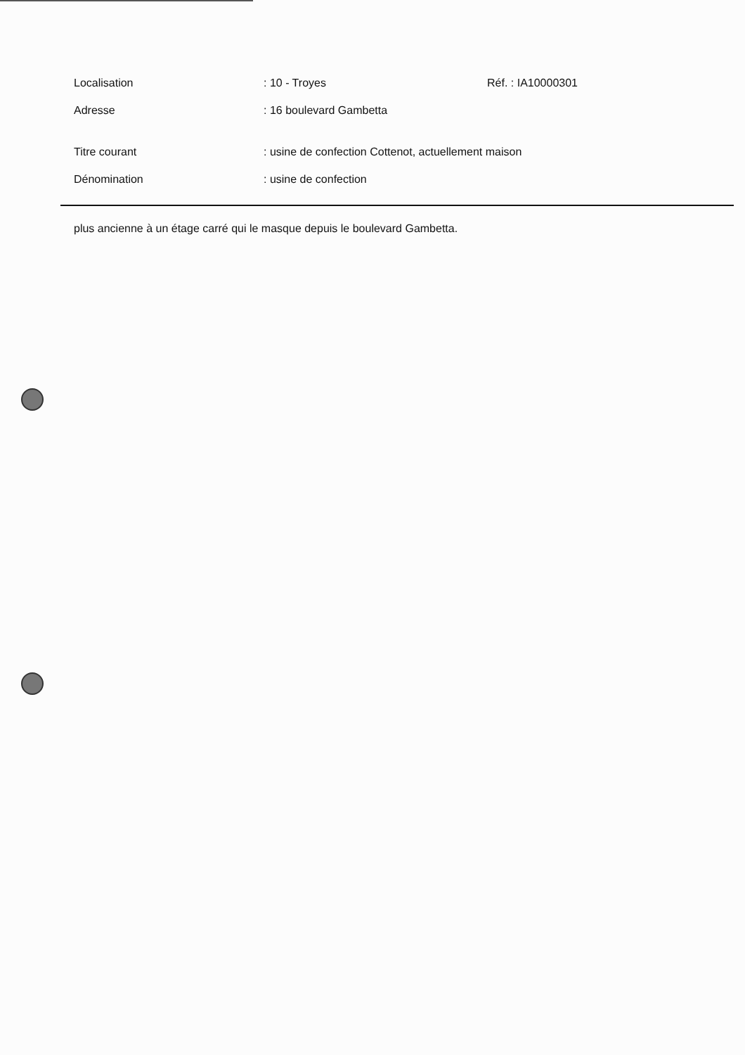Localisation : 10 - Troyes Réf. : IA10000301
Adresse : 16 boulevard Gambetta
Titre courant
: usine de confection Cottenot, actuellement maison
Dénomination : usine de confection
plus ancienne à un étage carré qui le masque depuis le boulevard Gambetta.